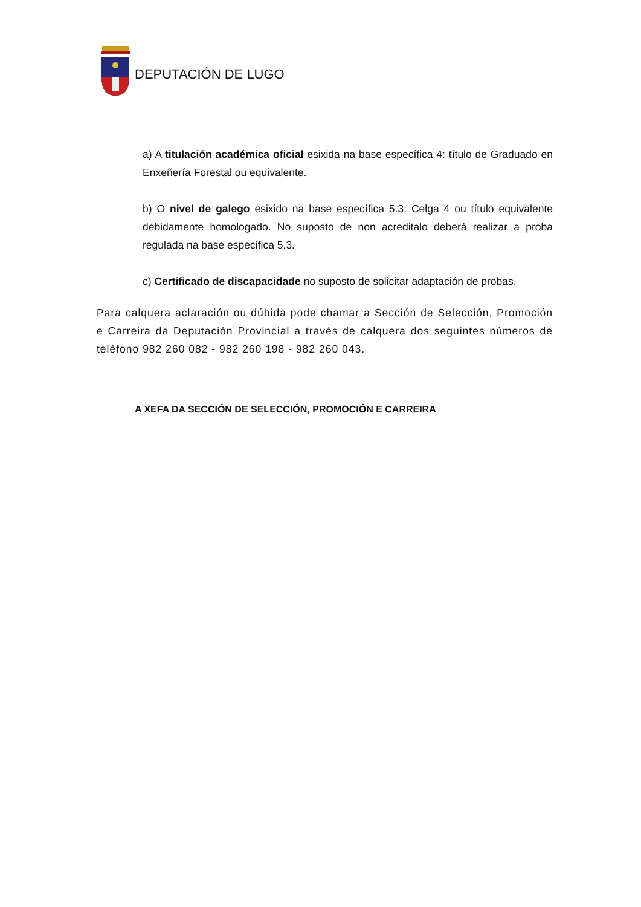DEPUTACIÓN DE LUGO
a) A titulación académica oficial esixida na base específica 4: título de Graduado en Enxeñería Forestal ou equivalente.
b) O nivel de galego esixido na base específica 5.3: Celga 4 ou título equivalente debidamente homologado. No suposto de non acreditalo deberá realizar a proba regulada na base especifica 5.3.
c) Certificado de discapacidade no suposto de solicitar adaptación de probas.
Para calquera aclaración ou dúbida pode chamar a Sección de Selección, Promoción e Carreira da Deputación Provincial a través de calquera dos seguintes números de teléfono 982 260 082 - 982 260 198 - 982 260 043.
A XEFA DA SECCIÓN DE SELECCIÓN, PROMOCIÓN E CARREIRA